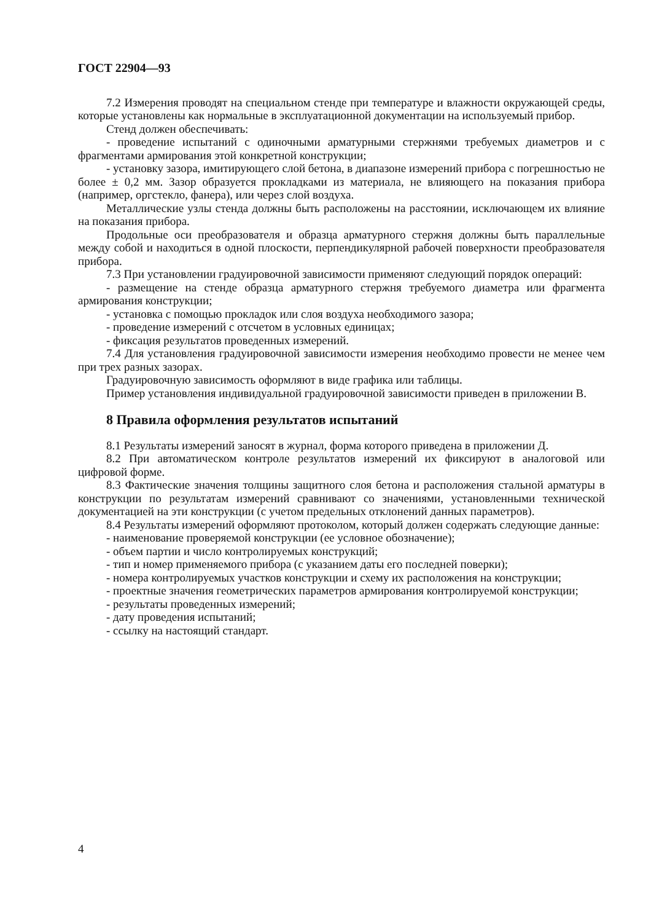ГОСТ 22904—93
7.2 Измерения проводят на специальном стенде при температуре и влажности окружающей среды, которые установлены как нормальные в эксплуатационной документации на используемый прибор.
Стенд должен обеспечивать:
- проведение испытаний с одиночными арматурными стержнями требуемых диаметров и с фрагментами армирования этой конкретной конструкции;
- установку зазора, имитирующего слой бетона, в диапазоне измерений прибора с погрешностью не более ± 0,2 мм. Зазор образуется прокладками из материала, не влияющего на показания прибора (например, оргстекло, фанера), или через слой воздуха.
Металлические узлы стенда должны быть расположены на расстоянии, исключающем их влияние на показания прибора.
Продольные оси преобразователя и образца арматурного стержня должны быть параллельные между собой и находиться в одной плоскости, перпендикулярной рабочей поверхности преобразователя прибора.
7.3 При установлении градуировочной зависимости применяют следующий порядок операций:
- размещение на стенде образца арматурного стержня требуемого диаметра или фрагмента армирования конструкции;
- установка с помощью прокладок или слоя воздуха необходимого зазора;
- проведение измерений с отсчетом в условных единицах;
- фиксация результатов проведенных измерений.
7.4 Для установления градуировочной зависимости измерения необходимо провести не менее чем при трех разных зазорах.
Градуировочную зависимость оформляют в виде графика или таблицы.
Пример установления индивидуальной градуировочной зависимости приведен в приложении В.
8 Правила оформления результатов испытаний
8.1 Результаты измерений заносят в журнал, форма которого приведена в приложении Д.
8.2 При автоматическом контроле результатов измерений их фиксируют в аналоговой или цифровой форме.
8.3 Фактические значения толщины защитного слоя бетона и расположения стальной арматуры в конструкции по результатам измерений сравнивают со значениями, установленными технической документацией на эти конструкции (с учетом предельных отклонений данных параметров).
8.4 Результаты измерений оформляют протоколом, который должен содержать следующие данные:
- наименование проверяемой конструкции (ее условное обозначение);
- объем партии и число контролируемых конструкций;
- тип и номер применяемого прибора (с указанием даты его последней поверки);
- номера контролируемых участков конструкции и схему их расположения на конструкции;
- проектные значения геометрических параметров армирования контролируемой конструкции;
- результаты проведенных измерений;
- дату проведения испытаний;
- ссылку на настоящий стандарт.
4